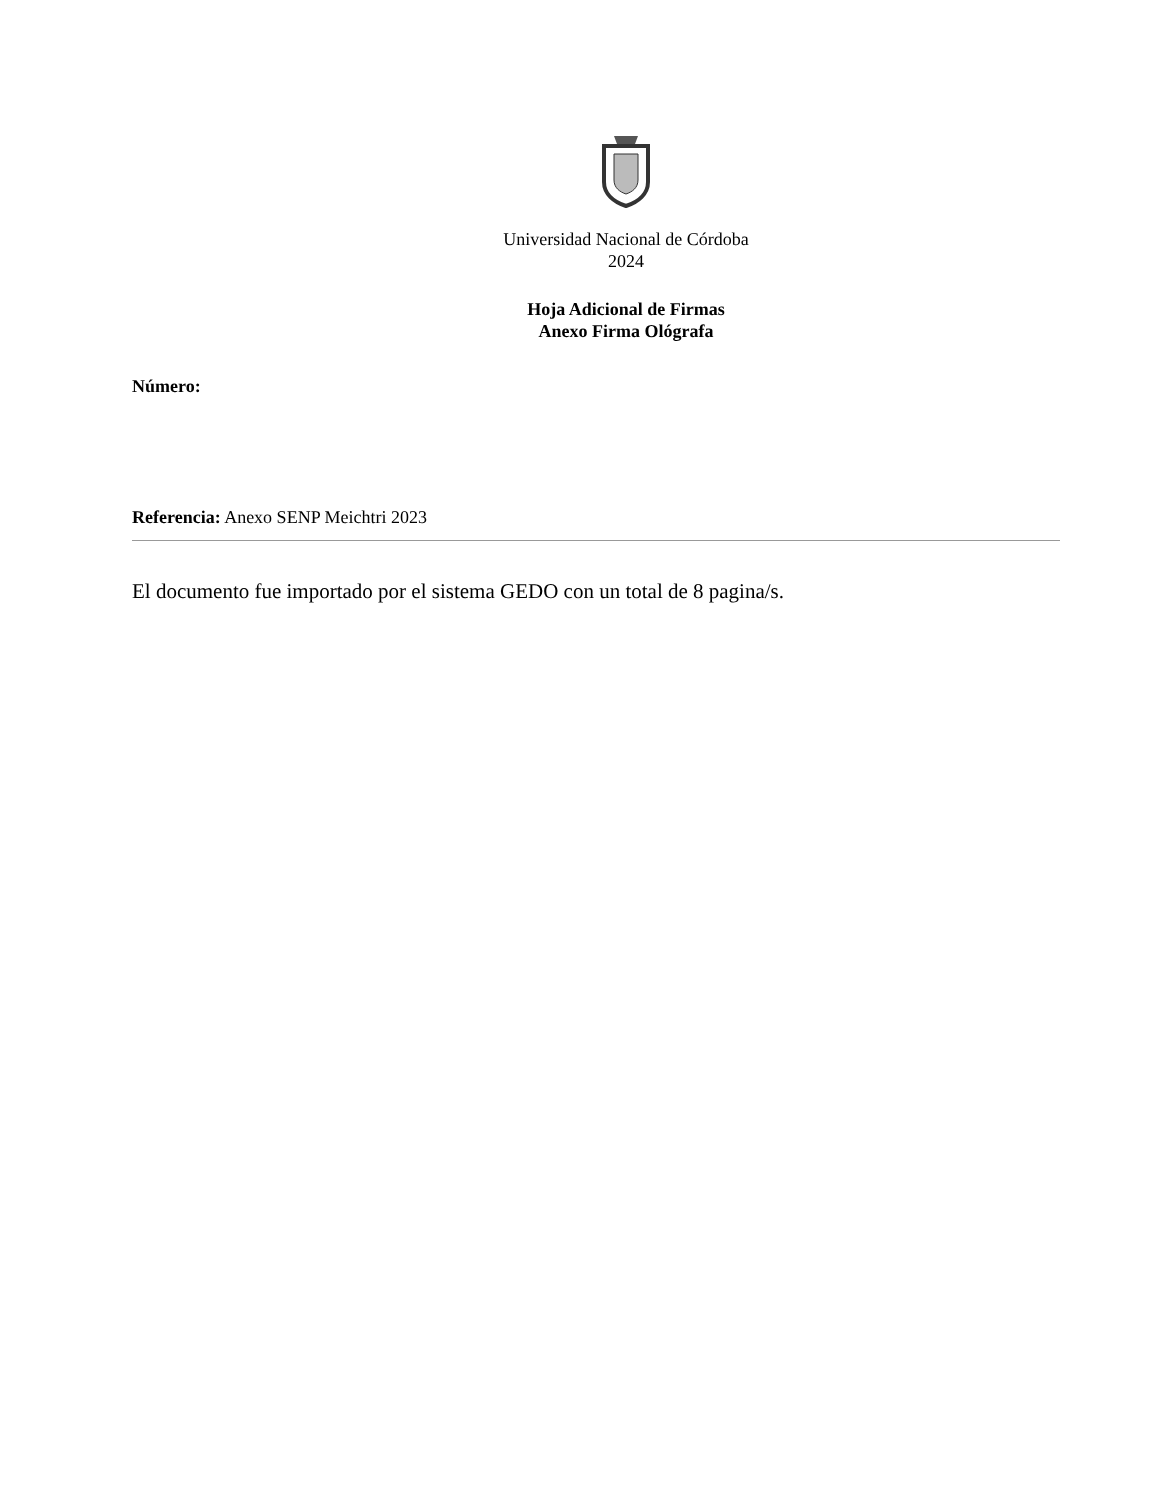Universidad Nacional de Córdoba
2024
Hoja Adicional de Firmas
Anexo Firma Ológrafa
Número:
Referencia: Anexo SENP Meichtri 2023
El documento fue importado por el sistema GEDO con un total de 8 pagina/s.